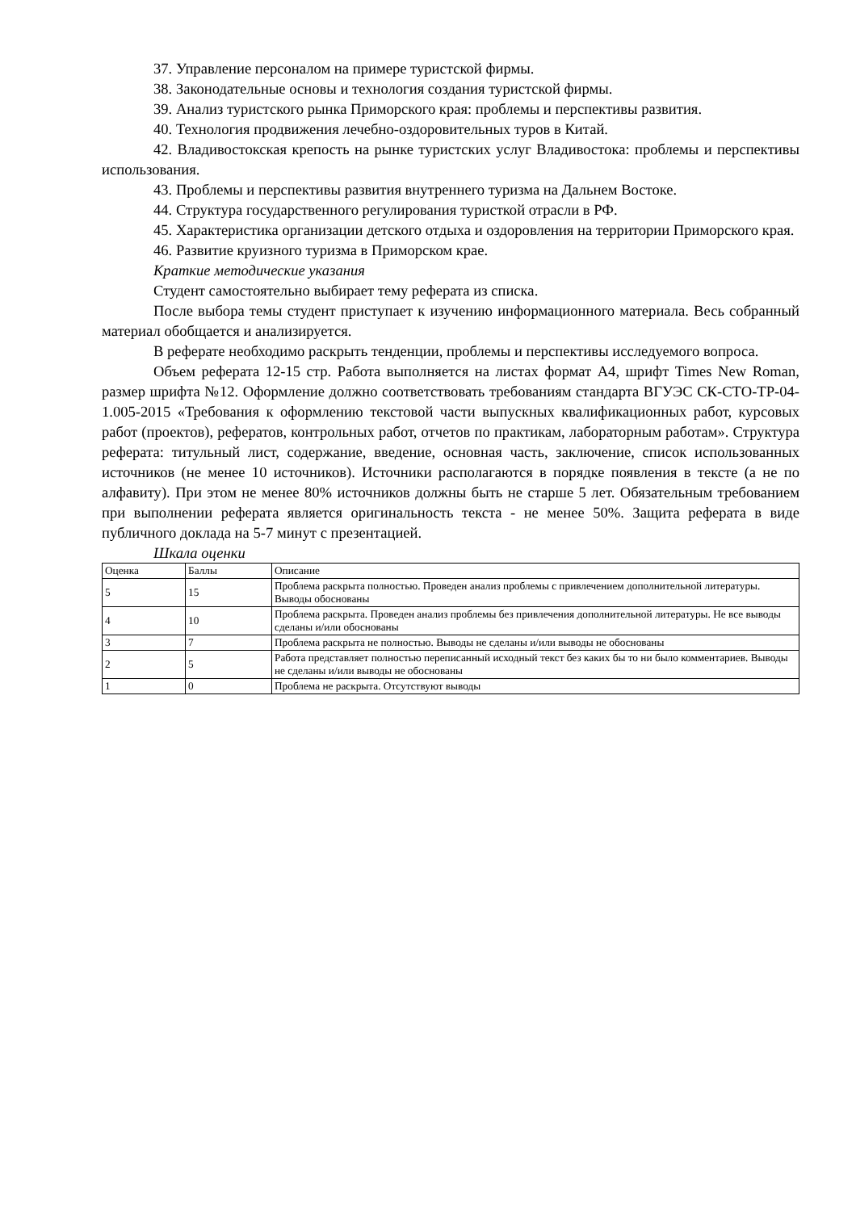37. Управление персоналом на примере туристской фирмы.
38. Законодательные основы и технология создания туристской фирмы.
39. Анализ туристского рынка Приморского края: проблемы и перспективы развития.
40. Технология продвижения лечебно-оздоровительных туров в Китай.
42. Владивостокская крепость на рынке туристских услуг Владивостока: проблемы и перспективы использования.
43. Проблемы и перспективы развития внутреннего туризма на Дальнем Востоке.
44. Структура государственного регулирования туристкой отрасли в РФ.
45. Характеристика организации детского отдыха и оздоровления на территории Приморского края.
46. Развитие круизного туризма в Приморском крае.
Краткие методические указания
Студент самостоятельно выбирает тему реферата из списка.
После выбора темы студент приступает к изучению информационного материала. Весь собранный материал обобщается и анализируется.
В реферате необходимо раскрыть тенденции, проблемы и перспективы исследуемого вопроса.
Объем реферата 12-15 стр. Работа выполняется на листах формат А4, шрифт Times New Roman, размер шрифта №12. Оформление должно соответствовать требованиям стандарта ВГУЭС СК-СТО-ТР-04-1.005-2015 «Требования к оформлению текстовой части выпускных квалификационных работ, курсовых работ (проектов), рефератов, контрольных работ, отчетов по практикам, лабораторным работам». Структура реферата: титульный лист, содержание, введение, основная часть, заключение, список использованных источников (не менее 10 источников). Источники располагаются в порядке появления в тексте (а не по алфавиту). При этом не менее 80% источников должны быть не старше 5 лет. Обязательным требованием при выполнении реферата является оригинальность текста - не менее 50%. Защита реферата в виде публичного доклада на 5-7 минут с презентацией.
Шкала оценки
| Оценка | Баллы | Описание |
| 5 | 15 | Проблема раскрыта полностью. Проведен анализ проблемы с привлечением дополнительной литературы. Выводы обоснованы |
| 4 | 10 | Проблема раскрыта. Проведен анализ проблемы без привлечения дополнительной литературы. Не все выводы сделаны и/или обоснованы |
| 3 | 7 | Проблема раскрыта не полностью. Выводы не сделаны и/или выводы не обоснованы |
| 2 | 5 | Работа представляет полностью переписанный исходный текст без каких бы то ни было комментариев. Выводы не сделаны и/или выводы не обоснованы |
| 1 | 0 | Проблема не раскрыта. Отсутствуют выводы |